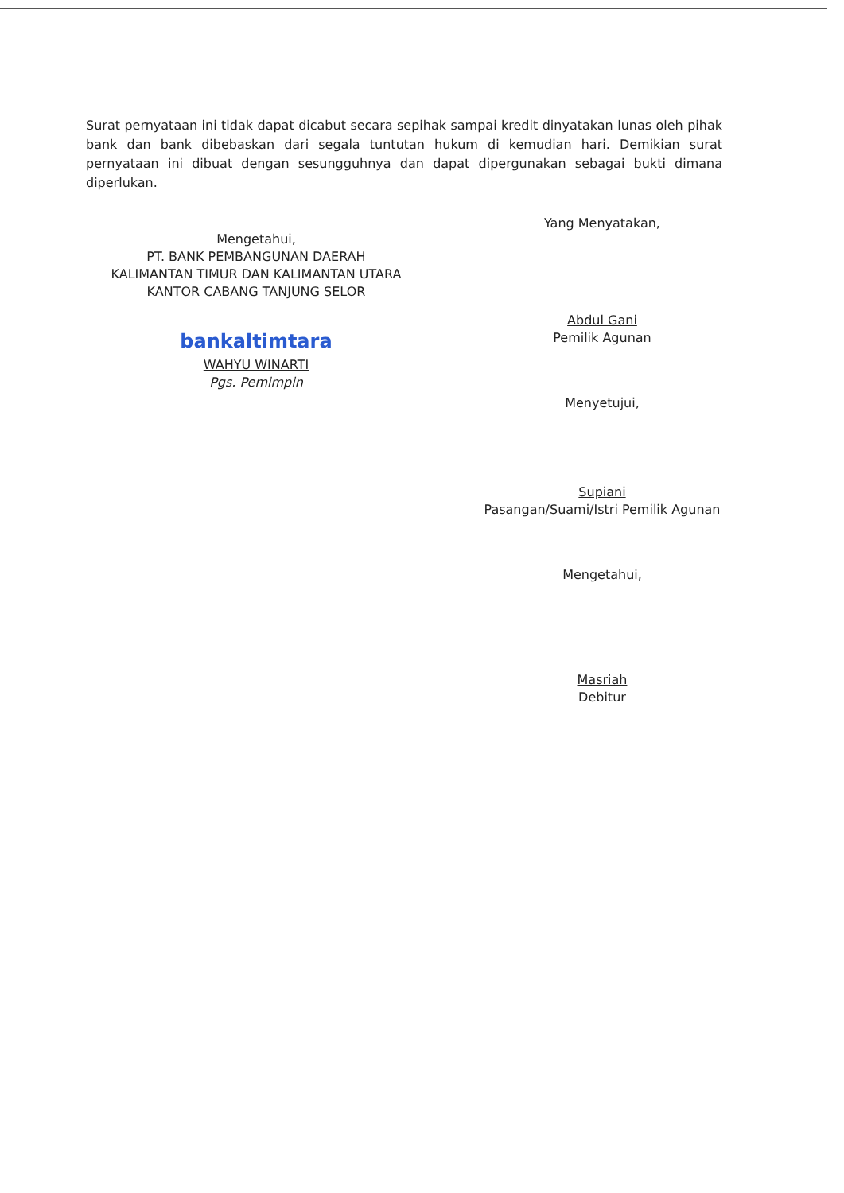Surat pernyataan ini tidak dapat dicabut secara sepihak sampai kredit dinyatakan lunas oleh pihak bank dan bank dibebaskan dari segala tuntutan hukum di kemudian hari. Demikian surat pernyataan ini dibuat dengan sesungguhnya dan dapat dipergunakan sebagai bukti dimana diperlukan.
Mengetahui,
PT. BANK PEMBANGUNAN DAERAH
KALIMANTAN TIMUR DAN KALIMANTAN UTARA
KANTOR CABANG TANJUNG SELOR
bankaltimtara
WAHYU WINARTI
Pgs. Pemimpin
Yang Menyatakan,
Abdul Gani
Pemilik Agunan
Menyetujui,
Supiani
Pasangan/Suami/Istri Pemilik Agunan
Mengetahui,
Masriah
Debitur